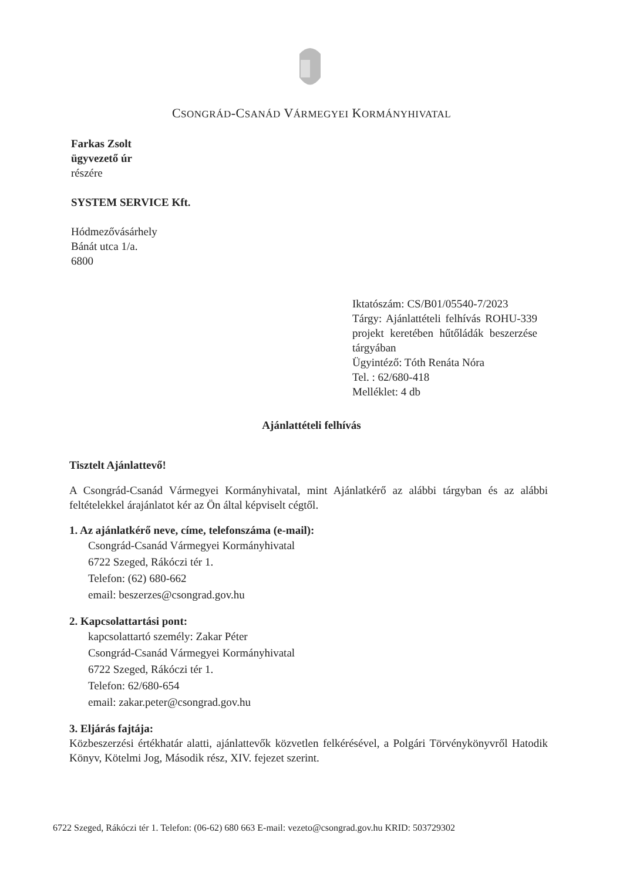CSONGRÁD-CSANÁD VÁRMEGYEI KORMÁNYHIVATAL
Farkas Zsolt
ügyvezető úr
részére
SYSTEM SERVICE Kft.
Hódmezővásárhely
Bánát utca 1/a.
6800
Iktatószám: CS/B01/05540-7/2023
Tárgy: Ajánlattételi felhívás ROHU-339 projekt keretében hűtőládák beszerzése tárgyában
Ügyintéző: Tóth Renáta Nóra
Tel. : 62/680-418
Melléklet: 4 db
Ajánlattételi felhívás
Tisztelt Ajánlattevő!
A Csongrád-Csanád Vármegyei Kormányhivatal, mint Ajánlatkérő az alábbi tárgyban és az alábbi feltételekkel árajánlatot kér az Ön által képviselt cégtől.
1. Az ajánlatkérő neve, címe, telefonszáma (e-mail):
Csongrád-Csanád Vármegyei Kormányhivatal
6722 Szeged, Rákóczi tér 1.
Telefon: (62) 680-662
email: beszerzes@csongrad.gov.hu
2. Kapcsolattartási pont:
kapcsolattartó személy: Zakar Péter
Csongrád-Csanád Vármegyei Kormányhivatal
6722 Szeged, Rákóczi tér 1.
Telefon: 62/680-654
email: zakar.peter@csongrad.gov.hu
3. Eljárás fajtája:
Közbeszerzési értékhatár alatti, ajánlattevők közvetlen felkérésével, a Polgári Törvénykönyvről Hatodik Könyv, Kötelmi Jog, Második rész, XIV. fejezet szerint.
6722 Szeged, Rákóczi tér 1. Telefon: (06-62) 680 663 E-mail: vezeto@csongrad.gov.hu KRID: 503729302